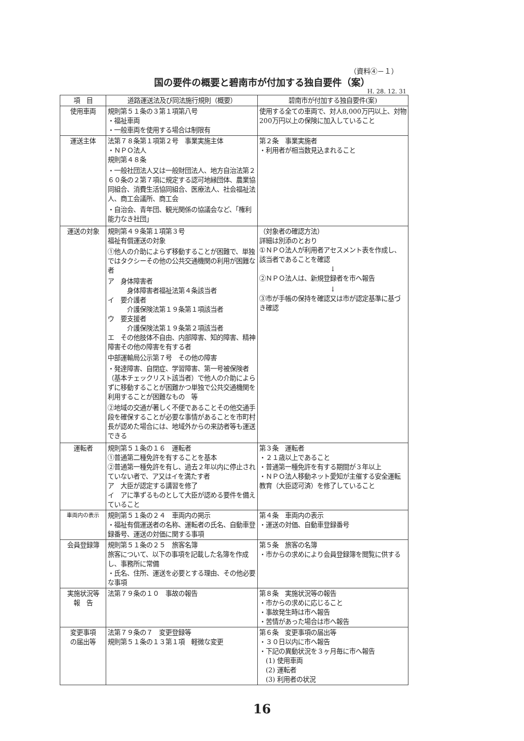（資料④－１）
国の要件の概要と碧南市が付加する独自要件（案）
H. 28. 12. 31
| 項 目 | 道路運送法及び同法施行規則（概要） | 碧南市が付加する独自要件(案) |
| --- | --- | --- |
| 使用車両 | 規則第５１条の３第１項第八号 ・福祉車両 ・一般車両を使用する場合は制限有 | 使用する全ての車両で、対人8,000万円以上、対物200万円以上の保険に加入していること |
| 運送主体 | 法第７８条第１項第２号 事業実施主体 ・ＮＰＯ法人 規則第４８条 ・一般社団法人又は一般財団法人、地方自治法第２６０条の２第７項に規定する認可地縁団体、農業協同組合、消費生活協同組合、医療法人、社会福祉法人、商工会議所、商工会 ・自治会、青年団、観光関係の協議会など、「権利能力なき社団」 | 第２条 事業実施者 ・利用者が相当数見込まれること |
| 運送の対象 | 規則第４９条第１項第３号 福祉有償運送の対象 ①他人の介助によらず移動することが困難で、単独ではタクシーその他の公共交通機関の利用が困難な者 ア 身体障害者 身体障害者福祉法第４条該当者 イ 要介護者 介護保険法第１９条第１項該当者 ウ 要支援者 介護保険法第１９条第２項該当者 エ その他肢体不自由、内部障害、知的障害、精神障害その他の障害を有する者 中部運輸局公示第７号 その他の障害 ・発達障害、自閉症、学習障害、第一号被保険者（基本チェックリスト該当者）で他人の介助によらずに移動することが困難かつ単独で公共交通機関を利用することが困難なもの 等 ②地域の交通が著しく不便であることその他交通手段を確保することが必要な事情があることを市町村長が認めた場合には、地域外からの来訪者等も運送できる | （対象者の確認方法） 詳細は別添のとおり ①ＮＰＯ法人が利用者アセスメント表を作成し、該当者であることを確認 ↓ ②ＮＰＯ法人は、新規登録者を市へ報告 ↓ ③市が手帳の保持を確認又は市が認定基準に基づき確認 |
| 運転者 | 規則第５１条の１６ 運転者 ①普通第二種免許を有することを基本 ②普通第一種免許を有し、過去２年以内に停止されていない者で、ア又はイを満たす者 ア 大臣が認定する講習を修了 イ アに準ずるものとして大臣が認める要件を備えていること | 第３条 運転者 ・２１歳以上であること ・普通第一種免許を有する期間が３年以上 ・ＮＰＯ法人移動ネット愛知が主催する安全運転教育（大臣認可済）を修了していること |
| 車両内の表示 | 規則第５１条の２４ 車両内の掲示 ・福祉有償運送者の名称、運転者の氏名、自動車登録番号、運送の対価に関する事項 | 第４条 車両内の表示 ・運送の対価、自動車登録番号 |
| 会員登録簿 | 規則第５１条の２５ 旅客名簿 旅客について、以下の事項を記載した名簿を作成し、事務所に常備 ・氏名、住所、運送を必要とする理由、その他必要な事項 | 第５条 旅客の名簿 ・市からの求めにより会員登録簿を閲覧に供する |
| 実施状況等 報 告 | 法第７９条の１０ 事故の報告 | 第８条 実施状況等の報告 ・市からの求めに応じること ・事故発生時は市へ報告 ・苦情があった場合は市へ報告 |
| 変更事項 の届出等 | 法第７９条の７ 変更登録等 規則第５１条の１３第１項 軽微な変更 | 第６条 変更事項の届出等 ・３０日以内に市へ報告 ・下記の異動状況を３ヶ月毎に市へ報告 (1) 使用車両 (2) 運転者 (3) 利用者の状況 |
16